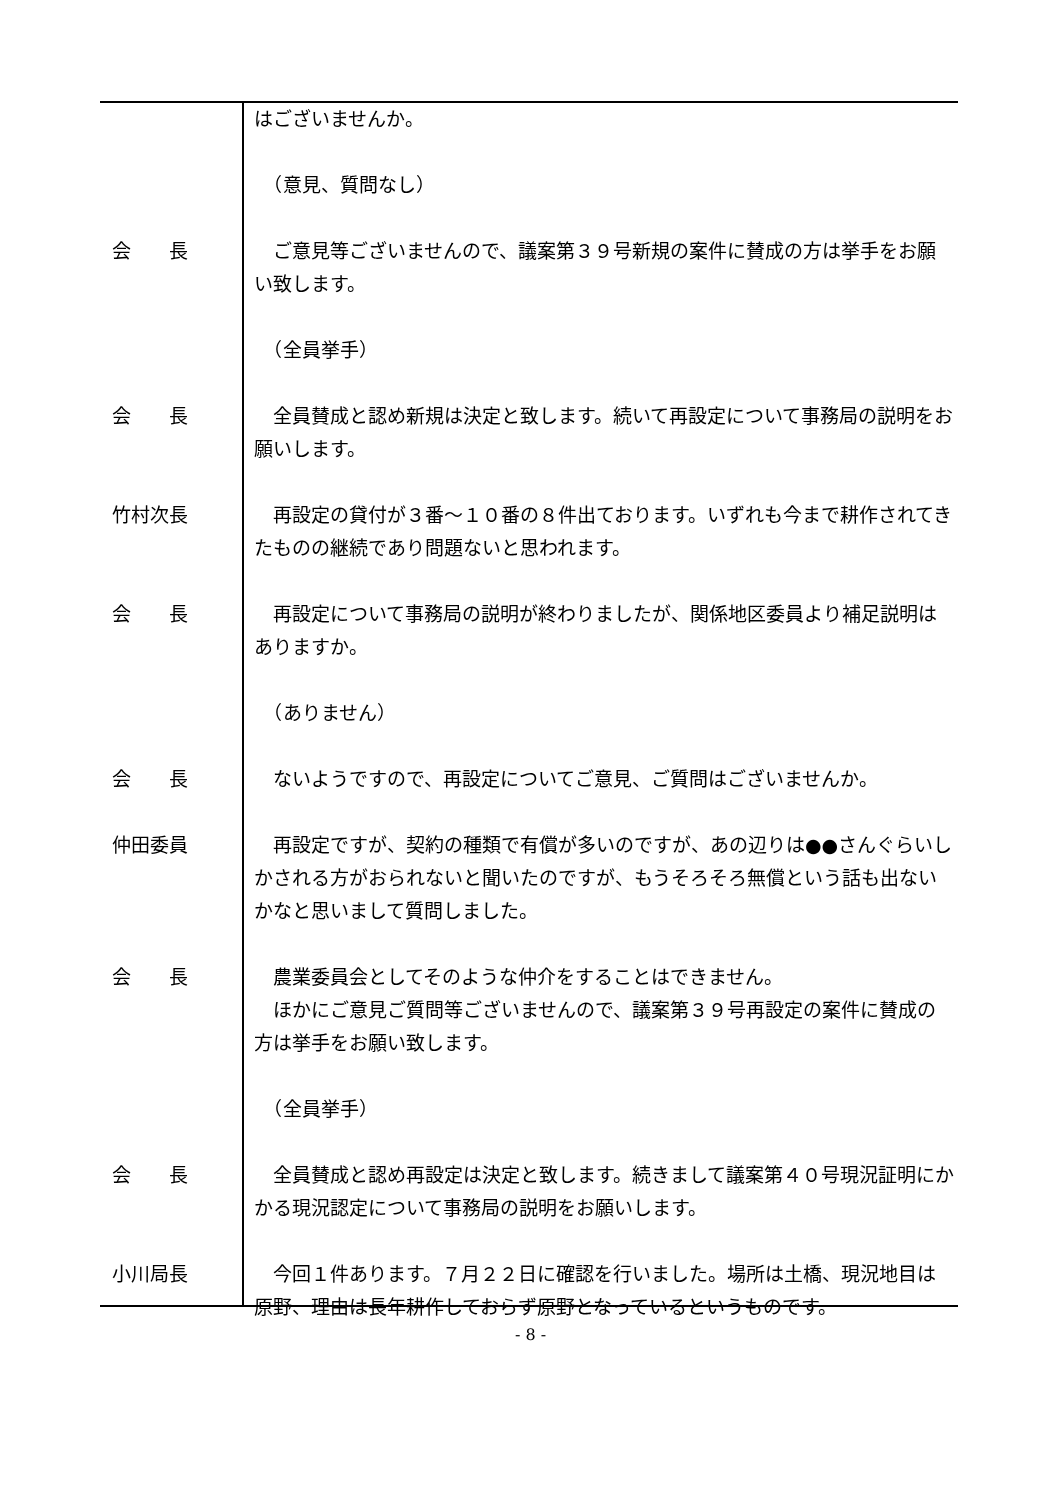はございませんか。
　（意見、質問なし）
会　　長 　ご意見等ございませんので、議案第３９号新規の案件に賛成の方は挙手をお願い致します。
　（全員挙手）
会　　長 　全員賛成と認め新規は決定と致します。続いて再設定について事務局の説明をお願いします。
竹村次長 　再設定の貸付が３番～１０番の８件出ております。いずれも今まで耕作されてきたものの継続であり問題ないと思われます。
会　　長 　再設定について事務局の説明が終わりましたが、関係地区委員より補足説明はありますか。
　（ありません）
会　　長 　ないようですので、再設定についてご意見、ご質問はございませんか。
仲田委員 　再設定ですが、契約の種類で有償が多いのですが、あの辺りは●●さんぐらいしかされる方がおられないと聞いたのですが、もうそろそろ無償という話も出ないかなと思いまして質問しました。
会　　長 　農業委員会としてそのような仲介をすることはできません。
　ほかにご意見ご質問等ございませんので、議案第３９号再設定の案件に賛成の方は挙手をお願い致します。
　（全員挙手）
会　　長 　全員賛成と認め再設定は決定と致します。続きまして議案第４０号現況証明にかかる現況認定について事務局の説明をお願いします。
小川局長 　今回１件あります。７月２２日に確認を行いました。場所は土橋、現況地目は原野、理由は長年耕作しておらず原野となっているというものです。
- 8 -